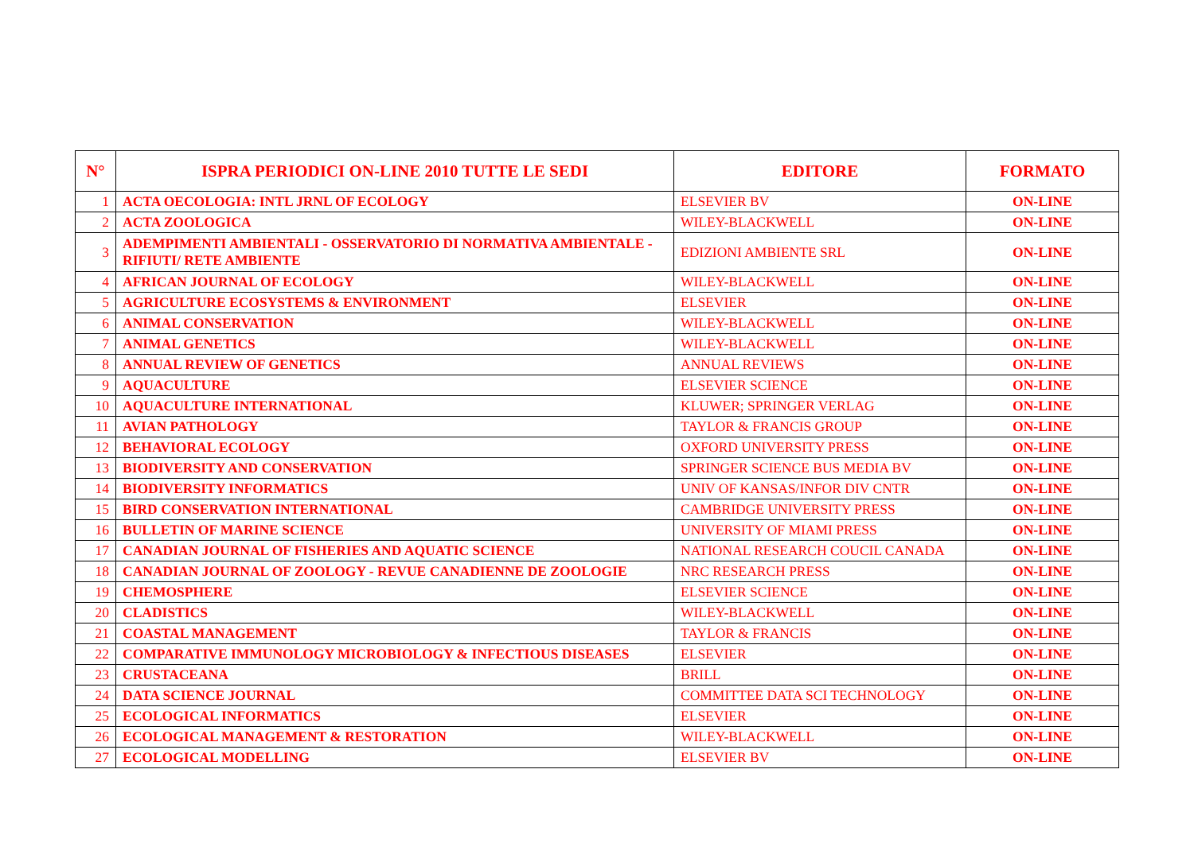| N° | ISPRA PERIODICI ON-LINE 2010 TUTTE LE SEDI | EDITORE | FORMATO |
| --- | --- | --- | --- |
| 1 | ACTA OECOLOGIA: INTL JRNL OF ECOLOGY | ELSEVIER BV | ON-LINE |
| 2 | ACTA ZOOLOGICA | WILEY-BLACKWELL | ON-LINE |
| 3 | ADEMPIMENTI AMBIENTALI - OSSERVATORIO DI NORMATIVA AMBIENTALE - RIFIUTI/ RETE AMBIENTE | EDIZIONI AMBIENTE SRL | ON-LINE |
| 4 | AFRICAN JOURNAL OF ECOLOGY | WILEY-BLACKWELL | ON-LINE |
| 5 | AGRICULTURE ECOSYSTEMS & ENVIRONMENT | ELSEVIER | ON-LINE |
| 6 | ANIMAL CONSERVATION | WILEY-BLACKWELL | ON-LINE |
| 7 | ANIMAL GENETICS | WILEY-BLACKWELL | ON-LINE |
| 8 | ANNUAL REVIEW OF GENETICS | ANNUAL REVIEWS | ON-LINE |
| 9 | AQUACULTURE | ELSEVIER SCIENCE | ON-LINE |
| 10 | AQUACULTURE INTERNATIONAL | KLUWER; SPRINGER VERLAG | ON-LINE |
| 11 | AVIAN PATHOLOGY | TAYLOR & FRANCIS GROUP | ON-LINE |
| 12 | BEHAVIORAL ECOLOGY | OXFORD UNIVERSITY PRESS | ON-LINE |
| 13 | BIODIVERSITY AND CONSERVATION | SPRINGER SCIENCE BUS MEDIA BV | ON-LINE |
| 14 | BIODIVERSITY INFORMATICS | UNIV OF KANSAS/INFOR DIV CNTR | ON-LINE |
| 15 | BIRD CONSERVATION INTERNATIONAL | CAMBRIDGE UNIVERSITY PRESS | ON-LINE |
| 16 | BULLETIN OF MARINE SCIENCE | UNIVERSITY OF MIAMI PRESS | ON-LINE |
| 17 | CANADIAN JOURNAL OF FISHERIES AND AQUATIC SCIENCE | NATIONAL RESEARCH COUCIL CANADA | ON-LINE |
| 18 | CANADIAN JOURNAL OF ZOOLOGY - REVUE CANADIENNE DE ZOOLOGIE | NRC RESEARCH PRESS | ON-LINE |
| 19 | CHEMOSPHERE | ELSEVIER SCIENCE | ON-LINE |
| 20 | CLADISTICS | WILEY-BLACKWELL | ON-LINE |
| 21 | COASTAL MANAGEMENT | TAYLOR & FRANCIS | ON-LINE |
| 22 | COMPARATIVE IMMUNOLOGY MICROBIOLOGY & INFECTIOUS DISEASES | ELSEVIER | ON-LINE |
| 23 | CRUSTACEANA | BRILL | ON-LINE |
| 24 | DATA SCIENCE JOURNAL | COMMITTEE DATA SCI TECHNOLOGY | ON-LINE |
| 25 | ECOLOGICAL INFORMATICS | ELSEVIER | ON-LINE |
| 26 | ECOLOGICAL MANAGEMENT & RESTORATION | WILEY-BLACKWELL | ON-LINE |
| 27 | ECOLOGICAL MODELLING | ELSEVIER BV | ON-LINE |